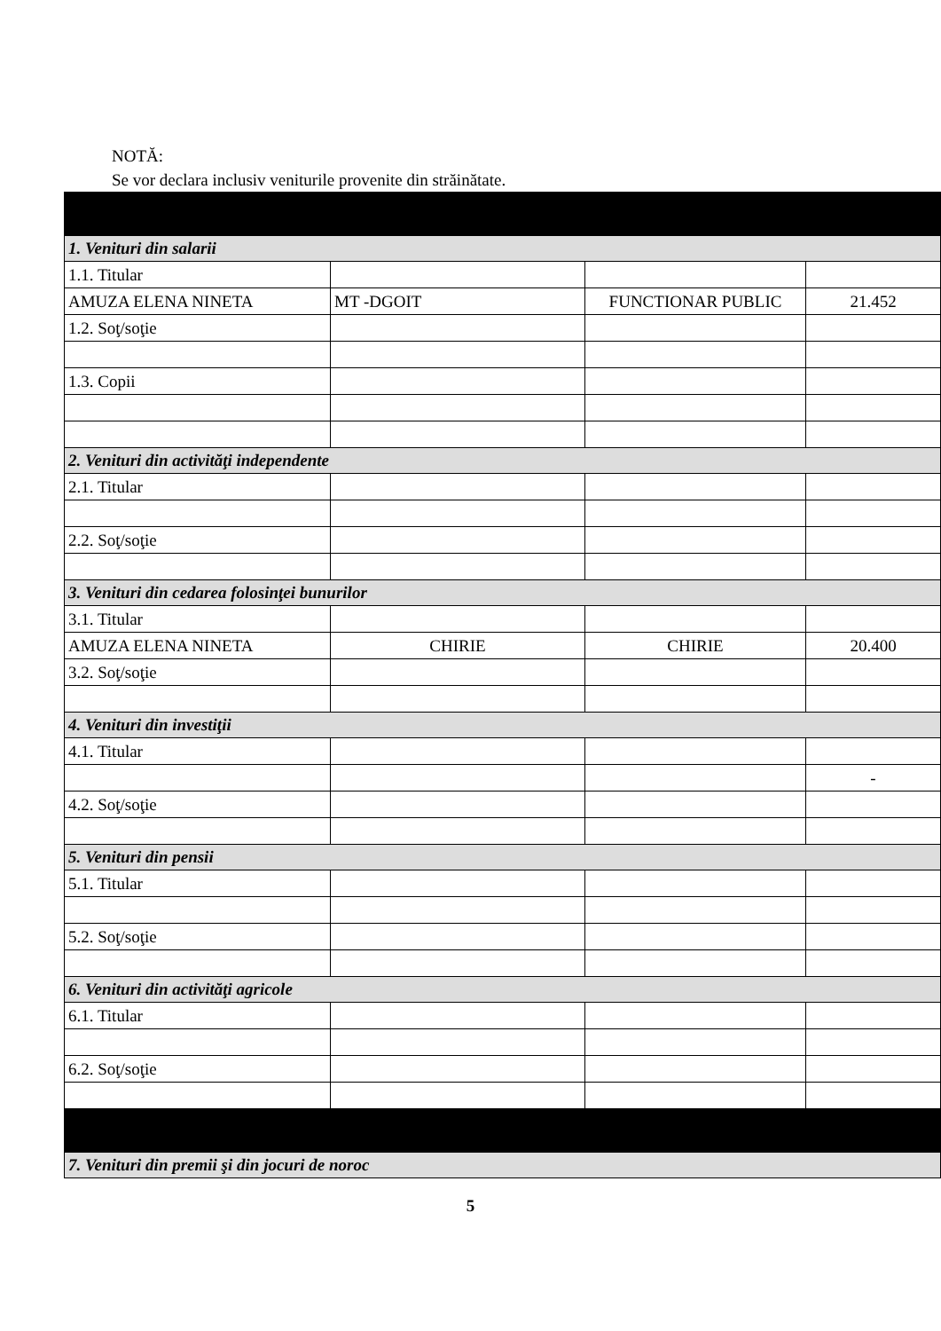NOTĂ:
Se vor declara inclusiv veniturile provenite din străinătate.
| 1. Venituri din salarii | | | |
| 1.1. Titular | | | |
| AMUZA ELENA NINETA | MT -DGOIT | FUNCTIONAR PUBLIC | 21.452 |
| 1.2. Soţ/soţie | | | |
| 1.3. Copii | | | |
| 2. Venituri din activităţi independente | | | |
| 2.1. Titular | | | |
| 2.2. Soţ/soţie | | | |
| 3. Venituri din cedarea folosinţei bunurilor | | | |
| 3.1. Titular | | | |
| AMUZA ELENA NINETA | CHIRIE | CHIRIE | 20.400 |
| 3.2. Soţ/soţie | | | |
| 4. Venituri din investiţii | | | |
| 4.1. Titular | | | |
| | | | - |
| 4.2. Soţ/soţie | | | |
| 5. Venituri din pensii | | | |
| 5.1. Titular | | | |
| 5.2. Soţ/soţie | | | |
| 6. Venituri din activităţi agricole | | | |
| 6.1. Titular | | | |
| 6.2. Soţ/soţie | | | |
| 7. Venituri din premii şi din jocuri de noroc | | | |
5